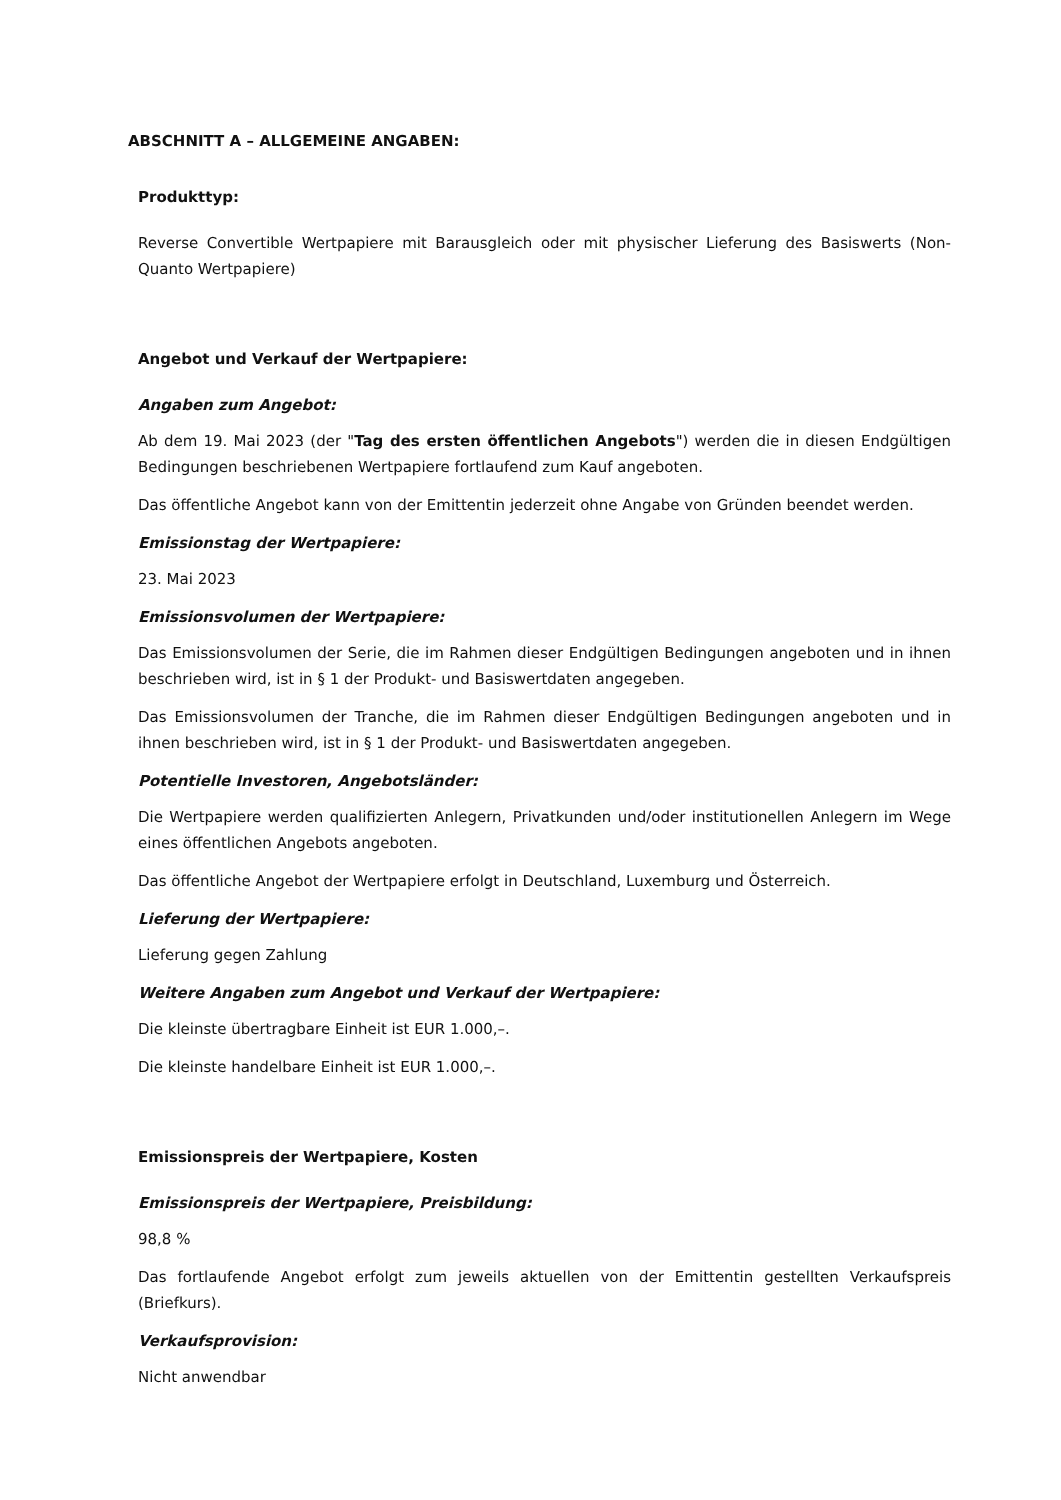ABSCHNITT A – ALLGEMEINE ANGABEN:
Produkttyp:
Reverse Convertible Wertpapiere mit Barausgleich oder mit physischer Lieferung des Basiswerts (Non-Quanto Wertpapiere)
Angebot und Verkauf der Wertpapiere:
Angaben zum Angebot:
Ab dem 19. Mai 2023 (der "Tag des ersten öffentlichen Angebots") werden die in diesen Endgültigen Bedingungen beschriebenen Wertpapiere fortlaufend zum Kauf angeboten.
Das öffentliche Angebot kann von der Emittentin jederzeit ohne Angabe von Gründen beendet werden.
Emissionstag der Wertpapiere:
23. Mai 2023
Emissionsvolumen der Wertpapiere:
Das Emissionsvolumen der Serie, die im Rahmen dieser Endgültigen Bedingungen angeboten und in ihnen beschrieben wird, ist in § 1 der Produkt- und Basiswertdaten angegeben.
Das Emissionsvolumen der Tranche, die im Rahmen dieser Endgültigen Bedingungen angeboten und in ihnen beschrieben wird, ist in § 1 der Produkt- und Basiswertdaten angegeben.
Potentielle Investoren, Angebotsländer:
Die Wertpapiere werden qualifizierten Anlegern, Privatkunden und/oder institutionellen Anlegern im Wege eines öffentlichen Angebots angeboten.
Das öffentliche Angebot der Wertpapiere erfolgt in Deutschland, Luxemburg und Österreich.
Lieferung der Wertpapiere:
Lieferung gegen Zahlung
Weitere Angaben zum Angebot und Verkauf der Wertpapiere:
Die kleinste übertragbare Einheit ist EUR 1.000,–.
Die kleinste handelbare Einheit ist EUR 1.000,–.
Emissionspreis der Wertpapiere, Kosten
Emissionspreis der Wertpapiere, Preisbildung:
98,8 %
Das fortlaufende Angebot erfolgt zum jeweils aktuellen von der Emittentin gestellten Verkaufspreis (Briefkurs).
Verkaufsprovision:
Nicht anwendbar